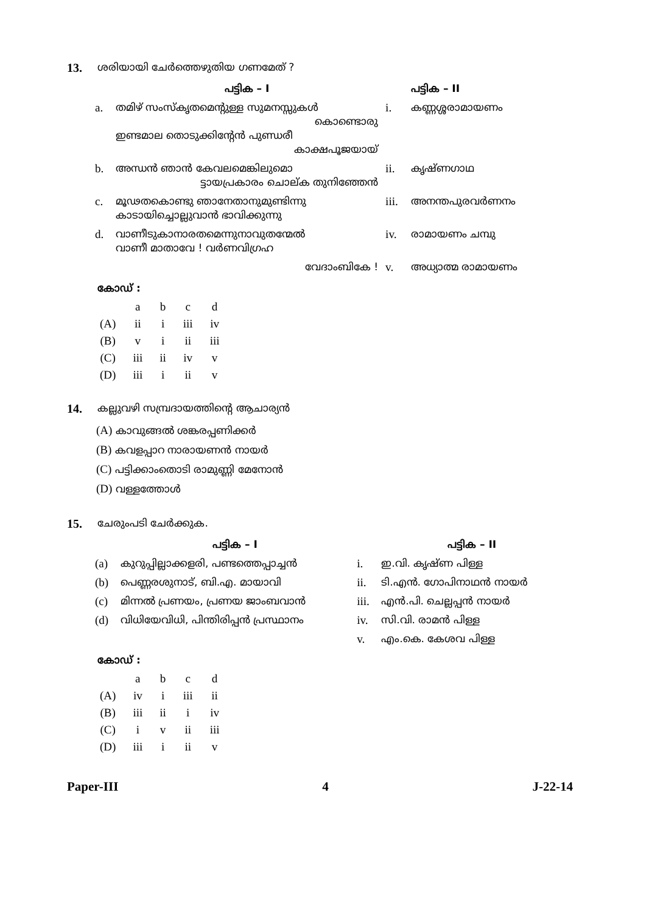13. ശരിയായി ചേർത്തെഴുതിയ ഗണമേത് ?
| | പട്ടിക – I | | പട്ടിക – II |
| a. | തമിഴ് സംസ്കൃതമെന്റുള്ള സുമനസ്സുകൾ കൊണ്ടൊരു ഇണ്ടമാല തൊടുക്കിന്റേൻ പുണ്ഡരീ കാക്ഷപൂജയായ് | i. | കണ്ണശ്ശരാമായണം |
| b. | അന്ധൻ ഞാൻ കേവലമെങ്കിലുമൊ ട്ടായപ്രകാരം ചൊല്ക തുനിഞ്ഞേൻ | ii. | കൃഷ്ണഗാഥ |
| c. | മൂഢതകൊണ്ടു ഞാനേതാനുമുണ്ടിന്നു കാടായിച്ചൊല്ലുവാൻ ഭാവിക്കുന്നു | iii. | അനന്തപുരവർണനം |
| d. | വാണീടുകാനാരതമെന്നുനാവുതന്മേൽ വാണീ മാതാവേ ! വർണവിഗ്രഹ | iv. | രാമായണം ചമ്പു |
| | വേദാംബികേ ! | v. | അധ്യാത്മ രാമായണം |
കോഡ് :
| | a | b | c | d |
| (A) | ii | i | iii | iv |
| (B) | v | i | ii | iii |
| (C) | iii | ii | iv | v |
| (D) | iii | i | ii | v |
14. കല്ലുവഴി സമ്പ്രദായത്തിന്റെ ആചാര്യൻ
(A) കാവുങ്ങൽ ശങ്കരപ്പണിക്കർ
(B) കവളപ്പാറ നാരായണൻ നായർ
(C) പട്ടിക്കാംതൊടി രാമുണ്ണി മേനോൻ
(D) വള്ളത്തോൾ
15. ചേരുംപടി ചേർക്കുക.
| | പട്ടിക – I | | പട്ടിക – II |
| (a) | കുറുപ്പില്ലാക്കളരി, പണ്ടത്തെപ്പാച്ചൻ | i. | ഇ.വി. കൃഷ്ണ പിള്ള |
| (b) | പെണ്ണരശുനാട്, ബി.എ. മായാവി | ii. | ടി.എൻ. ഗോപിനാഥൻ നായർ |
| (c) | മിന്നൽ പ്രണയം, പ്രണയ ജാംബവാൻ | iii. | എൻ.പി. ചെല്ലപ്പൻ നായർ |
| (d) | വിധിയേവിധി, പിന്തിരിപ്പൻ പ്രസ്ഥാനം | iv. | സി.വി. രാമൻ പിള്ള |
| | | v. | എം.കെ. കേശവ പിള്ള |
കോഡ് :
| | a | b | c | d |
| (A) | iv | i | iii | ii |
| (B) | iii | ii | i | iv |
| (C) | i | v | ii | iii |
| (D) | iii | i | ii | v |
Paper-III 4 J-22-14